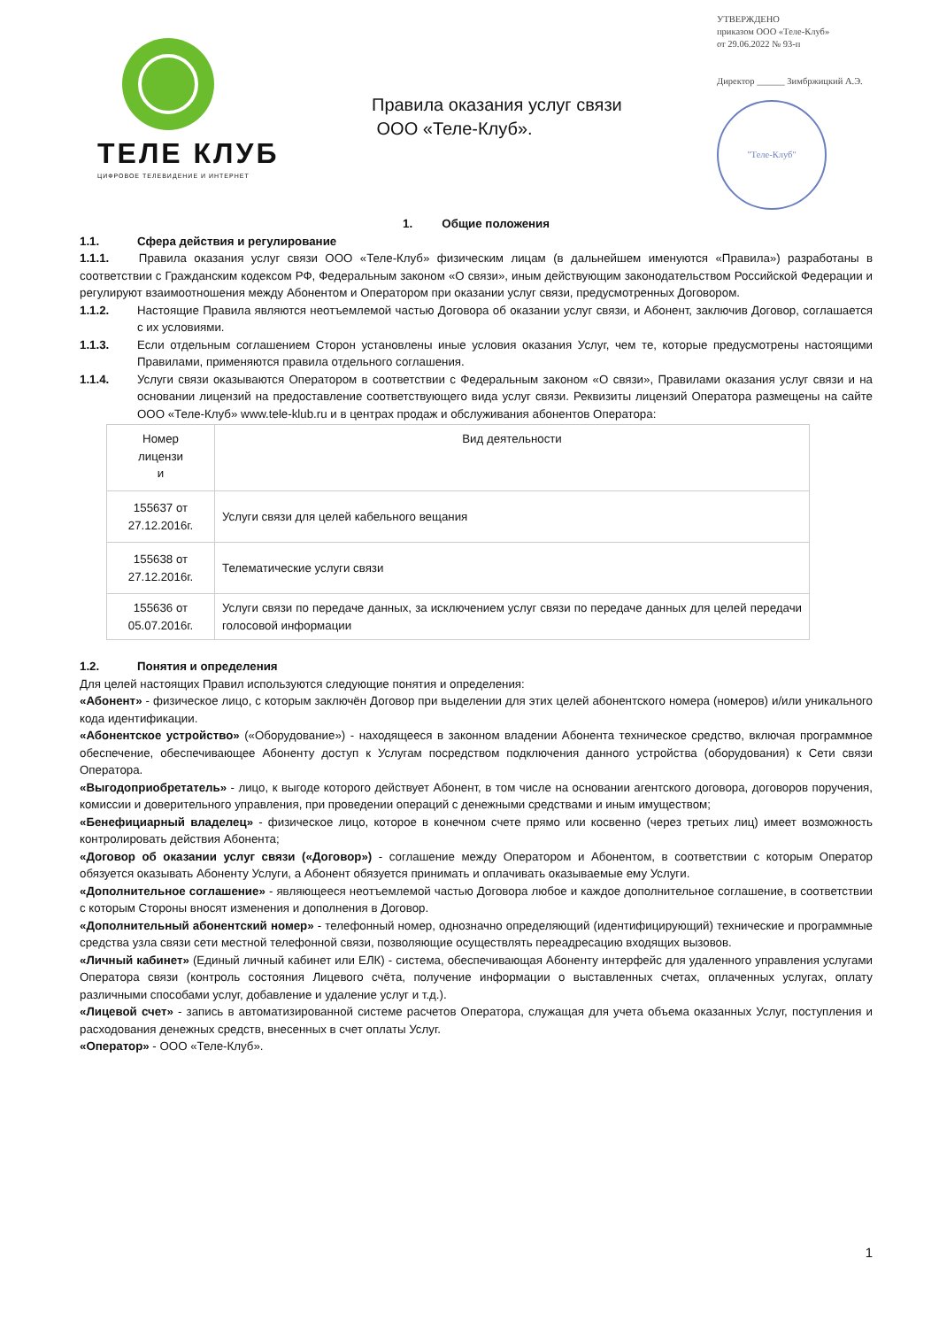ТЕЛЕ КЛУБ
ЦИФРОВОЕ ТЕЛЕВИДЕНИЕ И ИНТЕРНЕТ
Правила оказания услуг связи
ООО «Теле-Клуб».
УТВЕРЖДЕНО
приказом ООО «Теле-Клуб»
от 29.06.2022 № 93-п
Директор ______ Зимбржицкий А.Э.
"Теле-Клуб"
1. Общие положения
1.1. Сфера действия и регулирование
1.1.1. Правила оказания услуг связи ООО «Теле-Клуб» физическим лицам (в дальнейшем именуются «Правила») разработаны в соответствии с Гражданским кодексом РФ, Федеральным законом «О связи», иным действующим законодательством Российской Федерации и регулируют взаимоотношения между Абонентом и Оператором при оказании услуг связи, предусмотренных Договором.
1.1.2. Настоящие Правила являются неотъемлемой частью Договора об оказании услуг связи, и Абонент, заключив Договор, соглашается с их условиями.
1.1.3. Если отдельным соглашением Сторон установлены иные условия оказания Услуг, чем те, которые предусмотрены настоящими Правилами, применяются правила отдельного соглашения.
1.1.4. Услуги связи оказываются Оператором в соответствии с Федеральным законом «О связи», Правилами оказания услуг связи и на основании лицензий на предоставление соответствующего вида услуг связи. Реквизиты лицензий Оператора размещены на сайте ООО «Теле-Клуб» www.tele-klub.ru и в центрах продаж и обслуживания абонентов Оператора:
| Номер лицензи и | Вид деятельности |
| 155637 от 27.12.2016г. | Услуги связи для целей кабельного вещания |
| 155638 от 27.12.2016г. | Телематические услуги связи |
| 155636 от 05.07.2016г. | Услуги связи по передаче данных, за исключением услуг связи по передаче данных для целей передачи голосовой информации |
1.2. Понятия и определения
Для целей настоящих Правил используются следующие понятия и определения:
«Абонент» - физическое лицо, с которым заключён Договор при выделении для этих целей абонентского номера (номеров) и/или уникального кода идентификации.
«Абонентское устройство» («Оборудование») - находящееся в законном владении Абонента техническое средство, включая программное обеспечение, обеспечивающее Абоненту доступ к Услугам посредством подключения данного устройства (оборудования) к Сети связи Оператора.
«Выгодоприобретатель» - лицо, к выгоде которого действует Абонент, в том числе на основании агентского договора, договоров поручения, комиссии и доверительного управления, при проведении операций с денежными средствами и иным имуществом;
«Бенефициарный владелец» - физическое лицо, которое в конечном счете прямо или косвенно (через третьих лиц) имеет возможность контролировать действия Абонента;
«Договор об оказании услуг связи («Договор») - соглашение между Оператором и Абонентом, в соответствии с которым Оператор обязуется оказывать Абоненту Услуги, а Абонент обязуется принимать и оплачивать оказываемые ему Услуги.
«Дополнительное соглашение» - являющееся неотъемлемой частью Договора любое и каждое дополнительное соглашение, в соответствии с которым Стороны вносят изменения и дополнения в Договор.
«Дополнительный абонентский номер» - телефонный номер, однозначно определяющий (идентифицирующий) технические и программные средства узла связи сети местной телефонной связи, позволяющие осуществлять переадресацию входящих вызовов.
«Личный кабинет» (Единый личный кабинет или ЕЛК) - система, обеспечивающая Абоненту интерфейс для удаленного управления услугами Оператора связи (контроль состояния Лицевого счёта, получение информации о выставленных счетах, оплаченных услугах, оплату различными способами услуг, добавление и удаление услуг и т.д.).
«Лицевой счет» - запись в автоматизированной системе расчетов Оператора, служащая для учета объема оказанных Услуг, поступления и расходования денежных средств, внесенных в счет оплаты Услуг.
«Оператор» - ООО «Теле-Клуб».
1